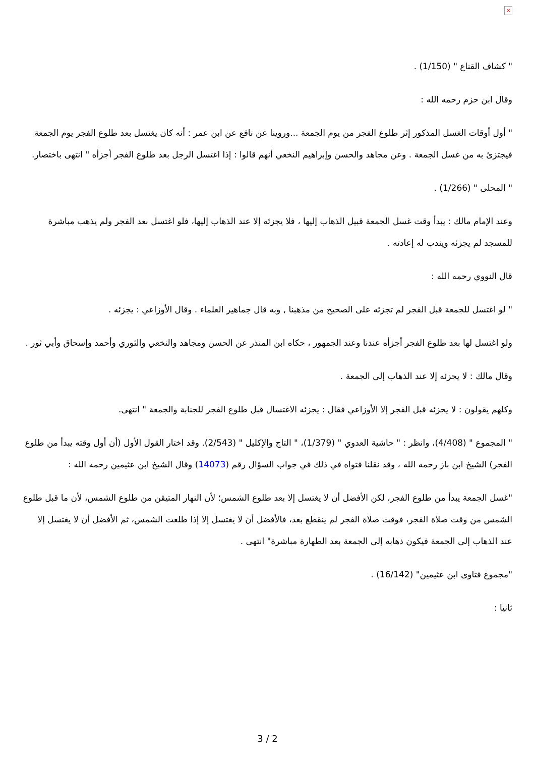×
" كشاف القناع " (1/150) .
وقال ابن حزم رحمه الله :
" أول أوقات الغسل المذكور إثر طلوع الفجر من يوم الجمعة ...وروينا عن نافع عن ابن عمر : أنه كان يغتسل بعد طلوع الفجر يوم الجمعة فيجتزئ به من غسل الجمعة . وعن مجاهد والحسن وإبراهيم النخعي أنهم قالوا : إذا اغتسل الرجل بعد طلوع الفجر أجزأه " انتهى باختصار.
" المحلى " (1/266) .
وعند الإمام مالك : يبدأ وقت غسل الجمعة قبيل الذهاب إليها ، فلا يجزئه إلا عند الذهاب إليها، فلو اغتسل بعد الفجر ولم يذهب مباشرة للمسجد لم يجزئه ويندب له إعادته .
قال النووي رحمه الله :
" لو اغتسل للجمعة قبل الفجر لم تجزئه على الصحيح من مذهبنا , وبه قال جماهير العلماء . وقال الأوزاعي : يجزئه .
ولو اغتسل لها بعد طلوع الفجر أجزأه عندنا وعند الجمهور ، حكاه ابن المنذر عن الحسن ومجاهد والنخعي والثوري وأحمد وإسحاق وأبي ثور .
وقال مالك : لا يجزئه إلا عند الذهاب إلى الجمعة .
وكلهم يقولون : لا يجزئه قبل الفجر إلا الأوزاعي فقال : يجزئه الاغتسال قبل طلوع الفجر للجنابة والجمعة " انتهى.
" المجموع " (4/408)، وانظر : " حاشية العدوي " (1/379)، " التاج والإكليل " (2/543). وقد اختار القول الأول (أن أول وقته يبدأ من طلوع الفجر) الشيخ ابن باز رحمه الله ، وقد نقلنا فتواه في ذلك في جواب السؤال رقم (14073) وقال الشيخ ابن عثيمين رحمه الله :
"غسل الجمعة يبدأ من طلوع الفجر، لكن الأفضل أن لا يغتسل إلا بعد طلوع الشمس؛ لأن النهار المتيقن من طلوع الشمس، لأن ما قبل طلوع الشمس من وقت صلاة الفجر، فوقت صلاة الفجر لم ينقطع بعد، فالأفضل أن لا يغتسل إلا إذا طلعت الشمس، ثم الأفضل أن لا يغتسل إلا عند الذهاب إلى الجمعة فيكون ذهابه إلى الجمعة بعد الطهارة مباشرة" انتهى .
"مجموع فتاوى ابن عثيمين" (16/142) .
ثانيا :
3 / 2